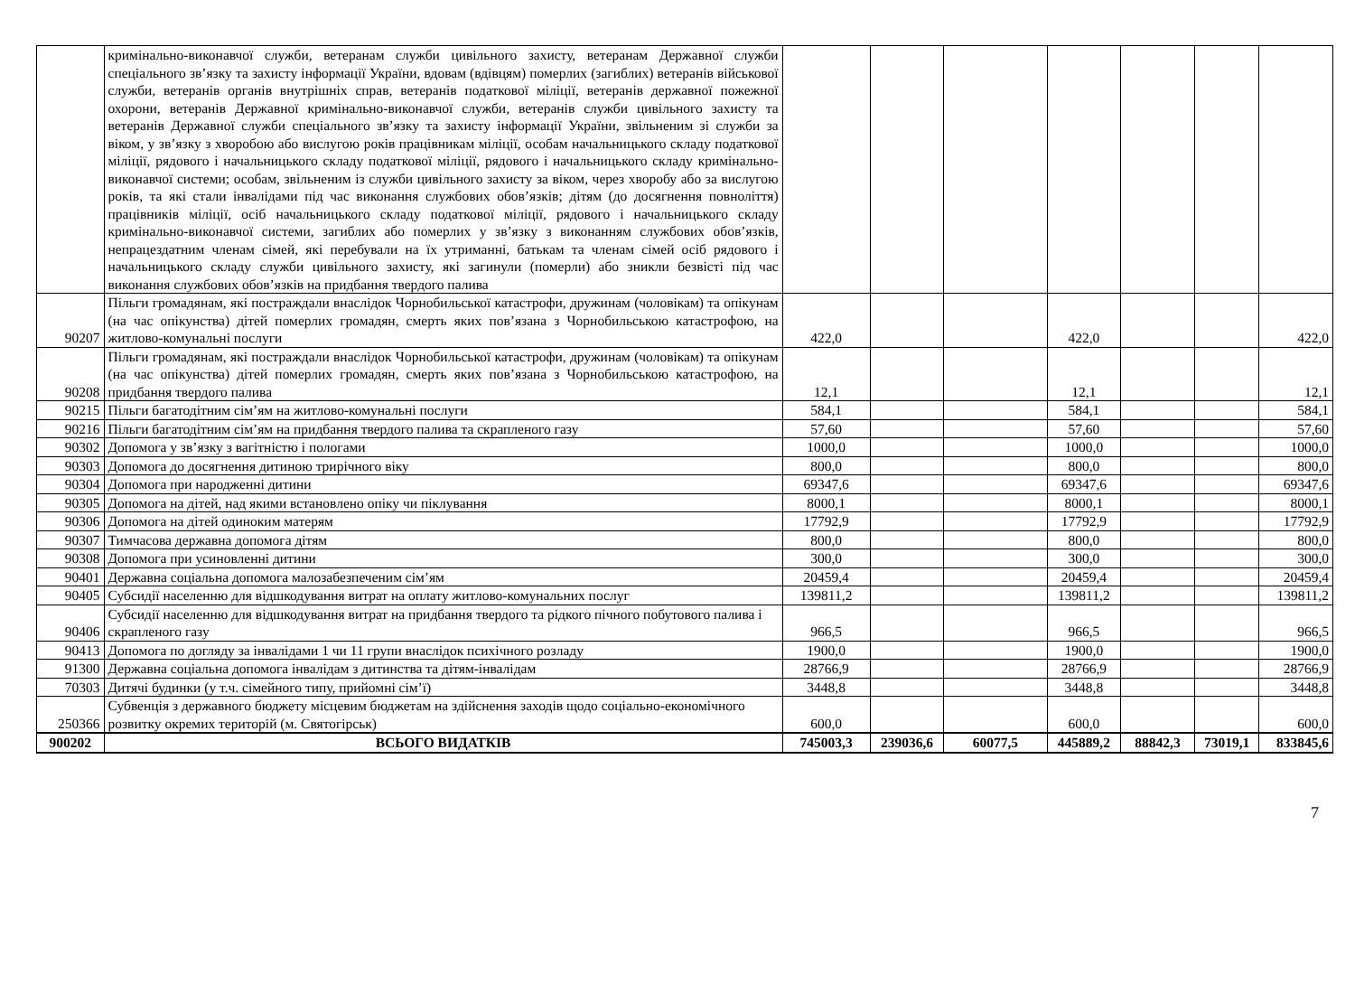| | кримінально-виконавчої служби, ветеранам служби цивільного захисту, ветеранам Державної служби спеціального зв’язку та захисту інформації України, вдовам (вдівцям) померлих (загиблих) ветеранів військової служби, ветеранів органів внутрішніх справ, ветеранів податкової міліції, ветеранів державної пожежної охорони, ветеранів Державної кримінально-виконавчої служби, ветеранів служби цивільного захисту та ветеранів Державної служби спеціального зв’язку та захисту інформації України, звільненим зі служби за віком, у зв’язку з хворобою або вислугою років працівникам міліції, особам начальницького складу податкової міліції, рядового і начальницького складу податкової міліції, рядового і начальницького складу кримінально-виконавчої системи; особам, звільненим із служби цивільного захисту за віком, через хворобу або за вислугою років, та які стали інвалідами під час виконання службових обов’язків; дітям (до досягнення повноліття) працівників міліції, осіб начальницького складу податкової міліції, рядового і начальницького складу кримінально-виконавчої системи, загиблих або померлих у зв’язку з виконанням службових обов’язків, непрацездатним членам сімей, які перебували на їх утриманні, батькам та членам сімей осіб рядового і начальницького складу служби цивільного захисту, які загинули (померли) або зникли безвісті під час виконання службових обов’язків на придбання твердого палива | | | | | | | |
| 90207 | Пільги громадянам, які постраждали внаслідок Чорнобильської катастрофи, дружинам (чоловікам) та опікунам (на час опікунства) дітей померлих громадян, смерть яких пов’язана з Чорнобильською катастрофою, на житлово-комунальні послуги | 422,0 | | | 422,0 | | | 422,0 |
| 90208 | Пільги громадянам, які постраждали внаслідок Чорнобильської катастрофи, дружинам (чоловікам) та опікунам (на час опікунства) дітей померлих громадян, смерть яких пов’язана з Чорнобильською катастрофою, на придбання твердого палива | 12,1 | | | 12,1 | | | 12,1 |
| 90215 | Пільги багатодітним сім’ям на житлово-комунальні послуги | 584,1 | | | 584,1 | | | 584,1 |
| 90216 | Пільги багатодітним сім’ям на придбання твердого палива та скрапленого газу | 57,60 | | | 57,60 | | | 57,60 |
| 90302 | Допомога у зв’язку з вагітністю і пологами | 1000,0 | | | 1000,0 | | | 1000,0 |
| 90303 | Допомога до досягнення дитиною трирічного віку | 800,0 | | | 800,0 | | | 800,0 |
| 90304 | Допомога при народженні дитини | 69347,6 | | | 69347,6 | | | 69347,6 |
| 90305 | Допомога на дітей, над якими встановлено опіку чи піклування | 8000,1 | | | 8000,1 | | | 8000,1 |
| 90306 | Допомога на дітей одиноким матерям | 17792,9 | | | 17792,9 | | | 17792,9 |
| 90307 | Тимчасова державна допомога дітям | 800,0 | | | 800,0 | | | 800,0 |
| 90308 | Допомога при усиновленні дитини | 300,0 | | | 300,0 | | | 300,0 |
| 90401 | Державна соціальна допомога малозабезпеченим сім’ям | 20459,4 | | | 20459,4 | | | 20459,4 |
| 90405 | Субсидії населенню для відшкодування витрат на оплату житлово-комунальних послуг | 139811,2 | | | 139811,2 | | | 139811,2 |
| 90406 | Субсидії населенню для відшкодування витрат на придбання твердого та рідкого пічного побутового палива і скрапленого газу | 966,5 | | | 966,5 | | | 966,5 |
| 90413 | Допомога по догляду за інвалідами 1 чи 11 групи внаслідок психічного розладу | 1900,0 | | | 1900,0 | | | 1900,0 |
| 91300 | Державна соціальна допомога інвалідам з дитинства та дітям-інвалідам | 28766,9 | | | 28766,9 | | | 28766,9 |
| 70303 | Дитячі будинки (у т.ч. сімейного типу, прийомні сім’ї) | 3448,8 | | | 3448,8 | | | 3448,8 |
| 250366 | Субвенція з державного бюджету місцевим бюджетам на здійснення заходів щодо соціально-економічного розвитку окремих територій (м. Святогірськ) | 600,0 | | | 600,0 | | | 600,0 |
| 900202 | ВСЬОГО ВИДАТКІВ | 745003,3 | 239036,6 | 60077,5 | 445889,2 | 88842,3 | 73019,1 | 833845,6 |
7